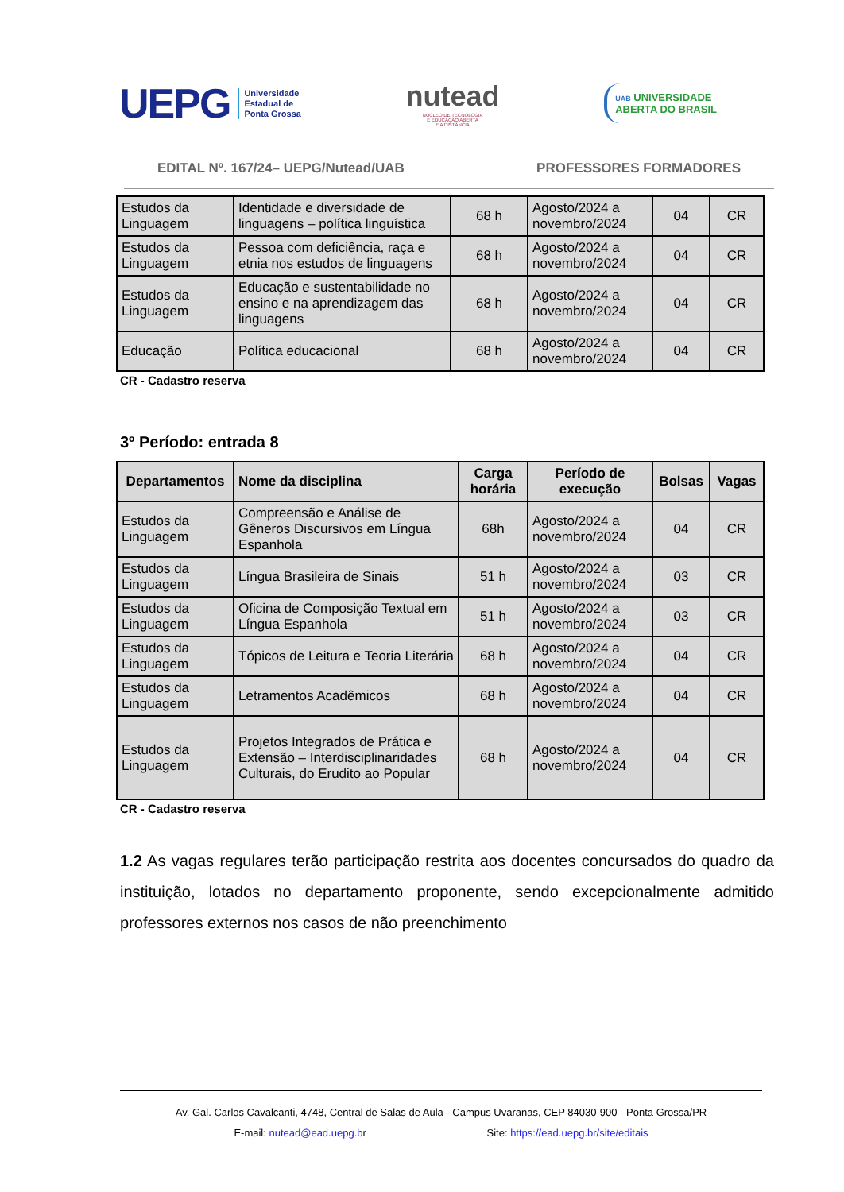UEPG Universidade
Estadual de
Ponta Grossa
nutead
NÚCLEO DE TECNOLOGIA
E EDUCAÇÃO ABERTA
E A DISTÂNCIA
UAB UNIVERSIDADE
ABERTA DO BRASIL
EDITAL Nº. 167/24– UEPG/Nutead/UAB PROFESSORES FORMADORES
| Estudos da Linguagem | Identidade e diversidade de linguagens – política linguística | 68 h | Agosto/2024 a novembro/2024 | 04 | CR |
| Estudos da Linguagem | Pessoa com deficiência, raça e etnia nos estudos de linguagens | 68 h | Agosto/2024 a novembro/2024 | 04 | CR |
| Estudos da Linguagem | Educação e sustentabilidade no ensino e na aprendizagem das linguagens | 68 h | Agosto/2024 a novembro/2024 | 04 | CR |
| Educação | Política educacional | 68 h | Agosto/2024 a novembro/2024 | 04 | CR |
CR - Cadastro reserva
3º Período: entrada 8
| Departamentos | Nome da disciplina | Carga horária | Período de execução | Bolsas | Vagas |
| --- | --- | --- | --- | --- | --- |
| Estudos da Linguagem | Compreensão e Análise de Gêneros Discursivos em Língua Espanhola | 68h | Agosto/2024 a novembro/2024 | 04 | CR |
| Estudos da Linguagem | Língua Brasileira de Sinais | 51 h | Agosto/2024 a novembro/2024 | 03 | CR |
| Estudos da Linguagem | Oficina de Composição Textual em Língua Espanhola | 51 h | Agosto/2024 a novembro/2024 | 03 | CR |
| Estudos da Linguagem | Tópicos de Leitura e Teoria Literária | 68 h | Agosto/2024 a novembro/2024 | 04 | CR |
| Estudos da Linguagem | Letramentos Acadêmicos | 68 h | Agosto/2024 a novembro/2024 | 04 | CR |
| Estudos da Linguagem | Projetos Integrados de Prática e Extensão – Interdisciplinaridades Culturais, do Erudito ao Popular | 68 h | Agosto/2024 a novembro/2024 | 04 | CR |
CR - Cadastro reserva
1.2 As vagas regulares terão participação restrita aos docentes concursados do quadro da instituição, lotados no departamento proponente, sendo excepcionalmente admitido professores externos nos casos de não preenchimento
Av. Gal. Carlos Cavalcanti, 4748, Central de Salas de Aula - Campus Uvaranas, CEP 84030-900 - Ponta Grossa/PR
E-mail: nutead@ead.uepg.br Site: https://ead.uepg.br/site/editais